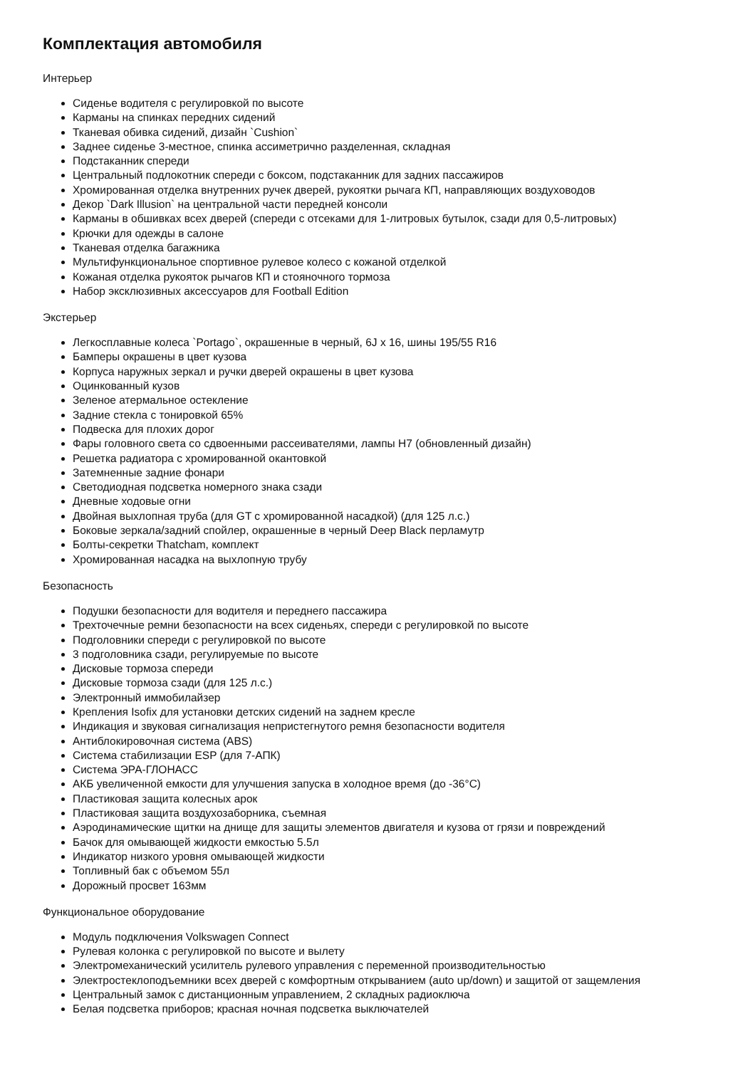Комплектация автомобиля
Интерьер
Сиденье водителя с регулировкой по высоте
Карманы на спинках передних сидений
Тканевая обивка сидений, дизайн `Cushion`
Заднее сиденье 3-местное, спинка ассиметрично разделенная, складная
Подстаканник спереди
Центральный подлокотник спереди с боксом, подстаканник для задних пассажиров
Хромированная отделка внутренних ручек дверей, рукоятки рычага КП, направляющих воздуховодов
Декор `Dark Illusion` на центральной части передней консоли
Карманы в обшивках всех дверей (спереди с отсеками для 1-литровых бутылок, сзади для 0,5-литровых)
Крючки для одежды в салоне
Тканевая отделка багажника
Мультифункциональное спортивное рулевое колесо с кожаной отделкой
Кожаная отделка рукояток рычагов КП и стояночного тормоза
Набор эксклюзивных аксессуаров для Football Edition
Экстерьер
Легкосплавные колеса `Portago`, окрашенные в черный, 6J x 16, шины 195/55 R16
Бамперы окрашены в цвет кузова
Корпуса наружных зеркал и ручки дверей окрашены в цвет кузова
Оцинкованный кузов
Зеленое атермальное остекление
Задние стекла с тонировкой 65%
Подвеска для плохих дорог
Фары головного света со сдвоенными рассеивателями, лампы H7 (обновленный дизайн)
Решетка радиатора с хромированной окантовкой
Затемненные задние фонари
Светодиодная подсветка номерного знака сзади
Дневные ходовые огни
Двойная выхлопная труба (для GT с хромированной насадкой) (для 125 л.с.)
Боковые зеркала/задний спойлер, окрашенные в черный Deep Black перламутр
Болты-секретки Thatcham, комплект
Хромированная насадка на выхлопную трубу
Безопасность
Подушки безопасности для водителя и переднего пассажира
Трехточечные ремни безопасности на всех сиденьях, спереди с регулировкой по высоте
Подголовники спереди с регулировкой по высоте
3 подголовника сзади, регулируемые по высоте
Дисковые тормоза спереди
Дисковые тормоза сзади (для 125 л.с.)
Электронный иммобилайзер
Крепления Isofix для установки детских сидений на заднем кресле
Индикация и звуковая сигнализация непристегнутого ремня безопасности водителя
Антиблокировочная система (ABS)
Система стабилизации ESP (для 7-АПК)
Система ЭРА-ГЛОНАСС
АКБ увеличенной емкости для улучшения запуска в холодное время (до -36°C)
Пластиковая защита колесных арок
Пластиковая защита воздухозаборника, съемная
Аэродинамические щитки на днище для защиты элементов двигателя и кузова от грязи и повреждений
Бачок для омывающей жидкости емкостью 5.5л
Индикатор низкого уровня омывающей жидкости
Топливный бак с объемом 55л
Дорожный просвет 163мм
Функциональное оборудование
Модуль подключения Volkswagen Connect
Рулевая колонка с регулировкой по высоте и вылету
Электромеханический усилитель рулевого управления с переменной производительностью
Электростеклоподъемники всех дверей с комфортным открыванием (auto up/down) и защитой от защемления
Центральный замок с дистанционным управлением, 2 складных радиоключа
Белая подсветка приборов; красная ночная подсветка выключателей